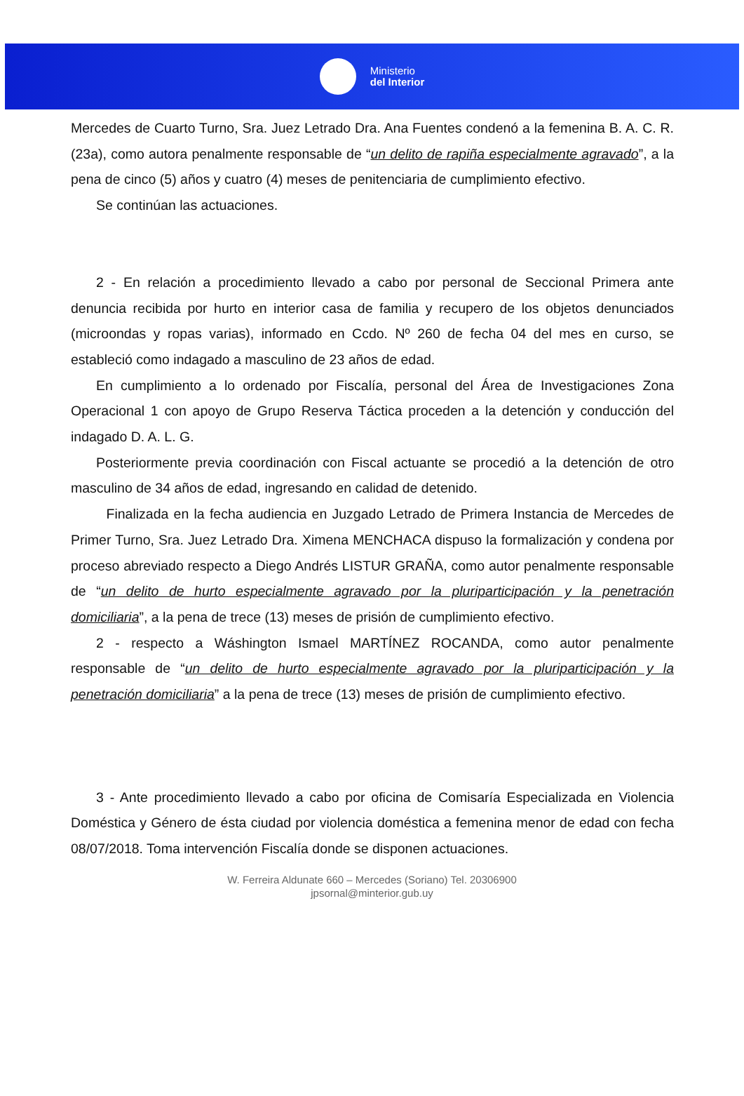Ministerio
del Interior
Mercedes de Cuarto Turno, Sra. Juez Letrado Dra. Ana Fuentes condenó a la femenina B. A. C. R. (23a), como autora penalmente responsable de “un delito de rapiña especialmente agravado”, a la pena de cinco (5) años y cuatro (4) meses de penitenciaria de cumplimiento efectivo.
Se continúan las actuaciones.
2 - En relación a procedimiento llevado a cabo por personal de Seccional Primera ante denuncia recibida por hurto en interior casa de familia y recupero de los objetos denunciados (microondas y ropas varias), informado en Ccdo. Nº 260 de fecha 04 del mes en curso, se estableció como indagado a masculino de 23 años de edad.
En cumplimiento a lo ordenado por Fiscalía, personal del Área de Investigaciones Zona Operacional 1 con apoyo de Grupo Reserva Táctica proceden a la detención y conducción del indagado D. A. L. G.
Posteriormente previa coordinación con Fiscal actuante se procedió a la detención de otro masculino de 34 años de edad, ingresando en calidad de detenido.
Finalizada en la fecha audiencia en Juzgado Letrado de Primera Instancia de Mercedes de Primer Turno, Sra. Juez Letrado Dra. Ximena MENCHACA dispuso la formalización y condena por proceso abreviado respecto a Diego Andrés LISTUR GRAÑA, como autor penalmente responsable de “un delito de hurto especialmente agravado por la pluriparticipación y la penetración domiciliaria”, a la pena de trece (13) meses de prisión de cumplimiento efectivo.
2 - respecto a Wáshington Ismael MARTÍNEZ ROCANDA, como autor penalmente responsable de “un delito de hurto especialmente agravado por la pluriparticipación y la penetración domiciliaria” a la pena de trece (13) meses de prisión de cumplimiento efectivo.
3 - Ante procedimiento llevado a cabo por oficina de Comisaría Especializada en Violencia Doméstica y Género de ésta ciudad por violencia doméstica a femenina menor de edad con fecha 08/07/2018. Toma intervención Fiscalía donde se disponen actuaciones.
W. Ferreira Aldunate 660 – Mercedes (Soriano) Tel. 20306900
jpsornal@minterior.gub.uy